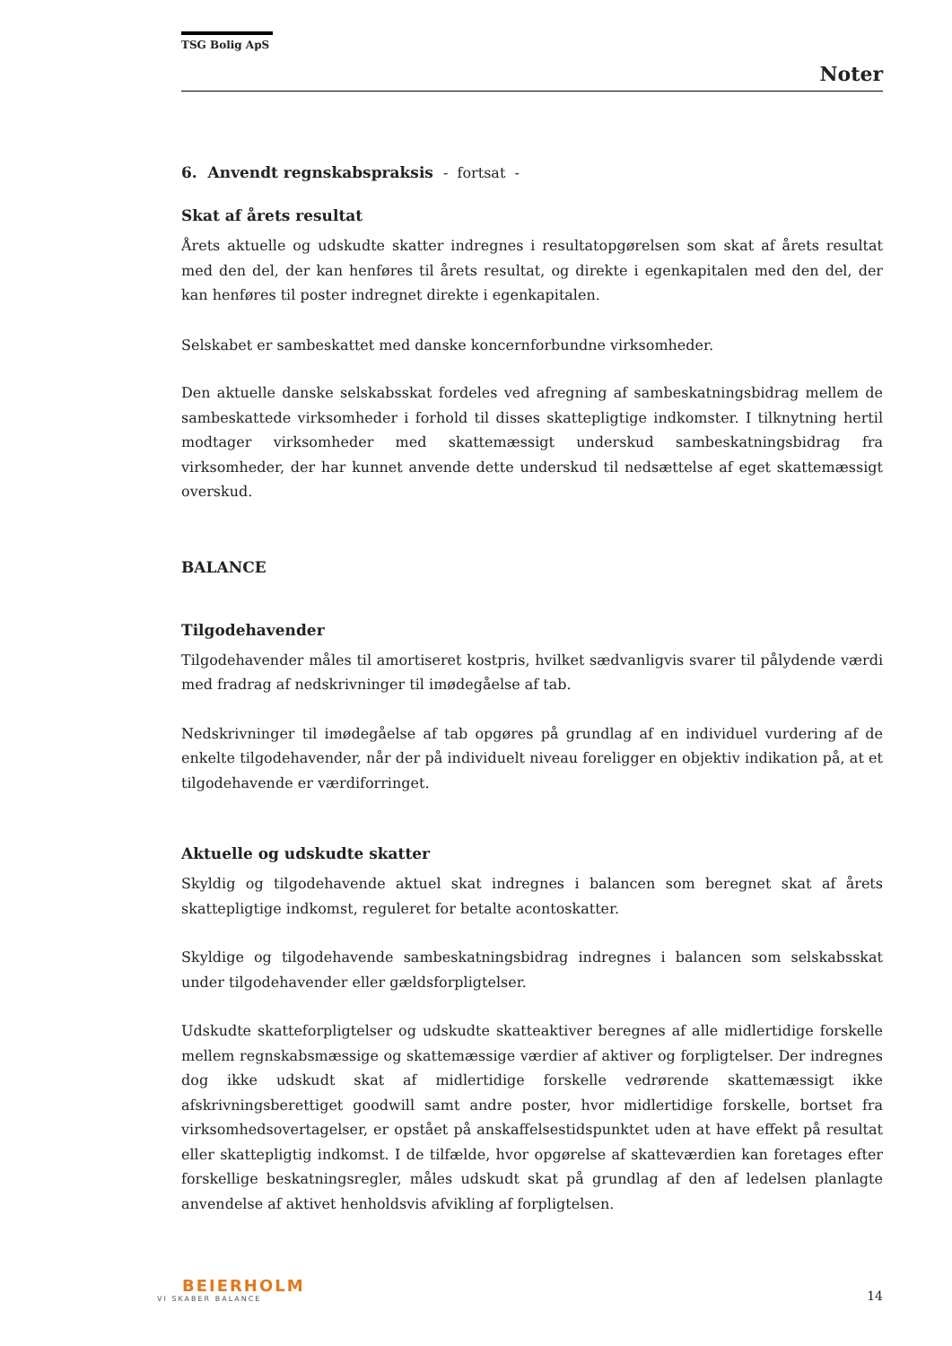TSG Bolig ApS
Noter
6. Anvendt regnskabspraksis - fortsat -
Skat af årets resultat
Årets aktuelle og udskudte skatter indregnes i resultatopgørelsen som skat af årets resultat med den del, der kan henføres til årets resultat, og direkte i egenkapitalen med den del, der kan henføres til poster indregnet direkte i egenkapitalen.
Selskabet er sambeskattet med danske koncernforbundne virksomheder.
Den aktuelle danske selskabsskat fordeles ved afregning af sambeskatningsbidrag mellem de sambeskattede virksomheder i forhold til disses skattepligtige indkomster. I tilknytning hertil modtager virksomheder med skattemæssigt underskud sambeskatningsbidrag fra virksomheder, der har kunnet anvende dette underskud til nedsættelse af eget skattemæssigt overskud.
BALANCE
Tilgodehavender
Tilgodehavender måles til amortiseret kostpris, hvilket sædvanligvis svarer til pålydende værdi med fradrag af nedskrivninger til imødegåelse af tab.
Nedskrivninger til imødegåelse af tab opgøres på grundlag af en individuel vurdering af de enkelte tilgodehavender, når der på individuelt niveau foreligger en objektiv indikation på, at et tilgodehavende er værdiforringet.
Aktuelle og udskudte skatter
Skyldig og tilgodehavende aktuel skat indregnes i balancen som beregnet skat af årets skattepligtige indkomst, reguleret for betalte acontoskatter.
Skyldige og tilgodehavende sambeskatningsbidrag indregnes i balancen som selskabsskat under tilgodehavender eller gældsforpligtelser.
Udskudte skatteforpligtelser og udskudte skatteaktiver beregnes af alle midlertidige forskelle mellem regnskabsmæssige og skattemæssige værdier af aktiver og forpligtelser. Der indregnes dog ikke udskudt skat af midlertidige forskelle vedrørende skattemæssigt ikke afskrivningsberettiget goodwill samt andre poster, hvor midlertidige forskelle, bortset fra virksomhedsovertagelser, er opstået på anskaffelsestidspunktet uden at have effekt på resultat eller skattepligtig indkomst. I de tilfælde, hvor opgørelse af skatteværdien kan foretages efter forskellige beskatningsregler, måles udskudt skat på grundlag af den af ledelsen planlagte anvendelse af aktivet henholdsvis afvikling af forpligtelsen.
BEIERHOLM
VI SKABER BALANCE
14